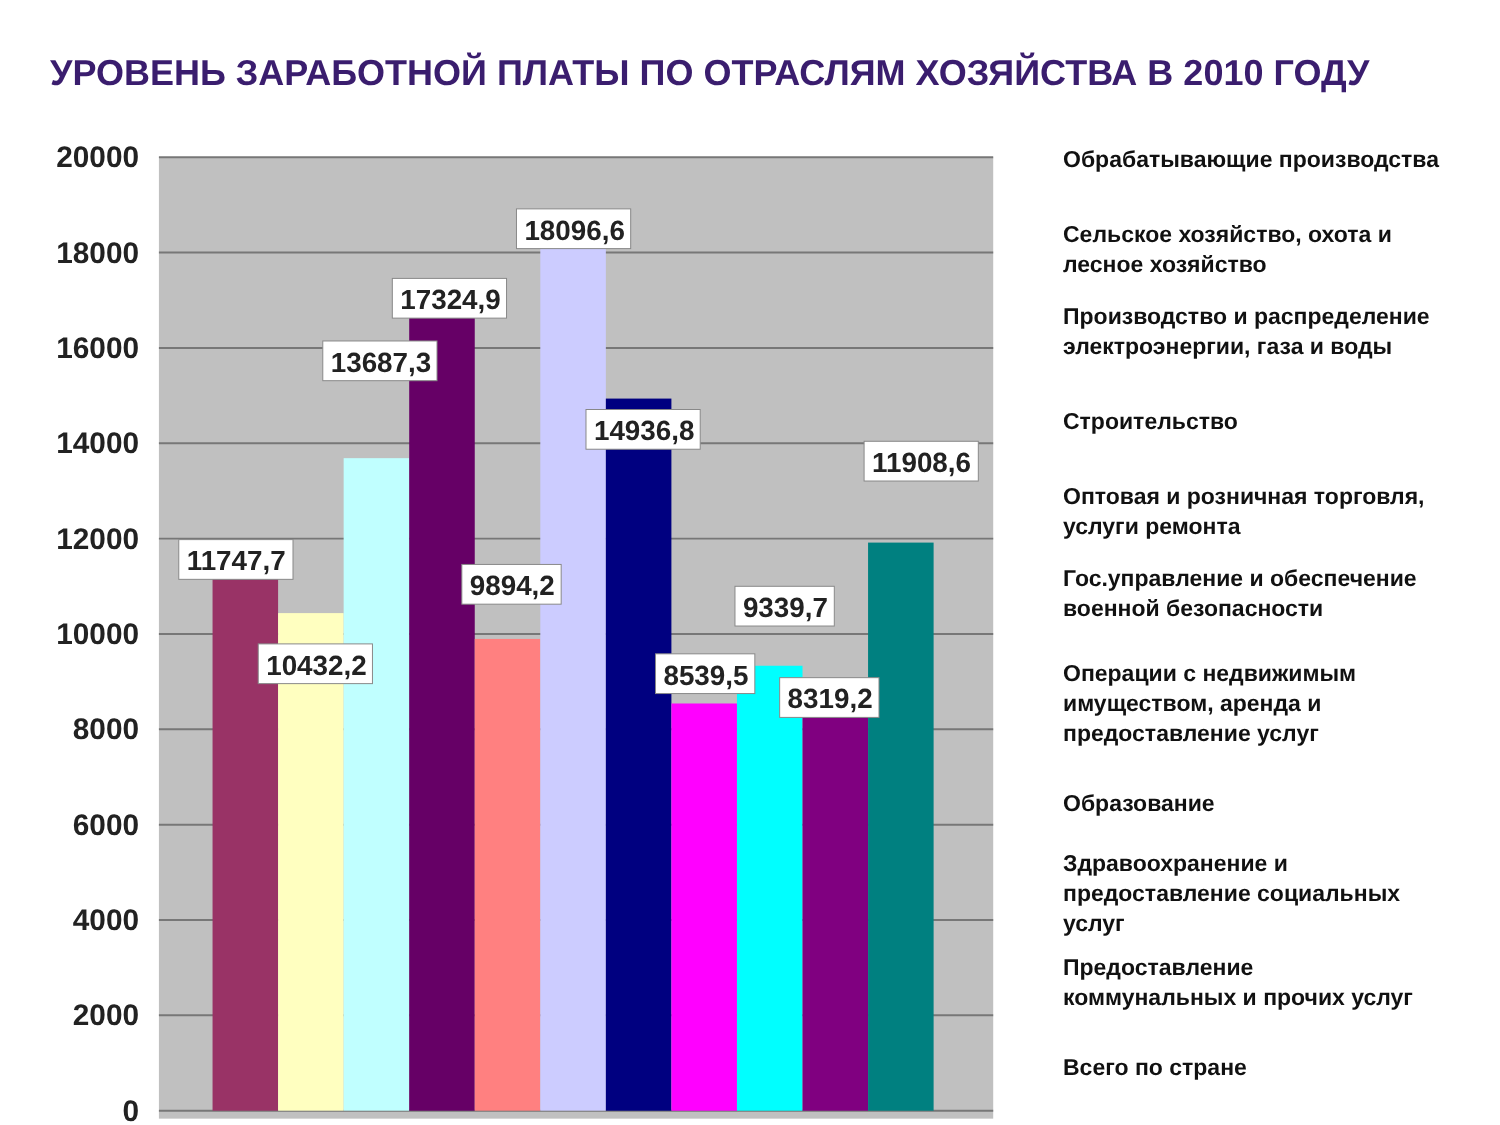УРОВЕНЬ ЗАРАБОТНОЙ ПЛАТЫ ПО ОТРАСЛЯМ ХОЗЯЙСТВА В 2010 ГОДУ
20000
18000
16000
14000
12000
10000
8000
6000
4000
2000
0
11747,7
10432,2
13687,3
17324,9
9894,2
18096,6
14936,8
8539,5
9339,7
8319,2
11908,6
Обрабатывающие производства
Сельское хозяйство, охота и
лесное хозяйство
Производство и распределение электроэнергии, газа и воды
Строительство
Оптовая и розничная торговля,
услуги ремонта
Гос.управление и обеспечение
военной безопасности
Операции с недвижимым
имуществом, аренда и
предоставление услуг
Образование
Здравоохранение и
предоставление социальных
услуг
Предоставление
коммунальных и прочих услуг
Всего по стране